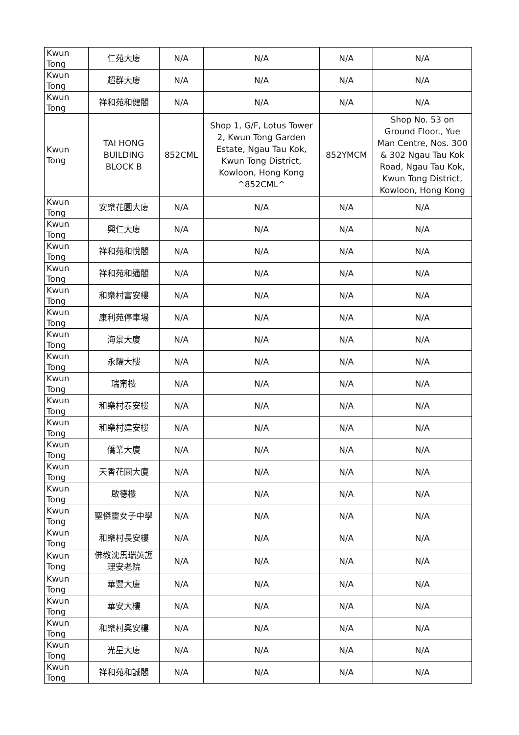| Kwun Tong | 仁苑大廈 | N/A | N/A | N/A | N/A |
| Kwun Tong | 超群大廈 | N/A | N/A | N/A | N/A |
| Kwun Tong | 祥和苑和健閣 | N/A | N/A | N/A | N/A |
| Kwun Tong | TAI HONG BUILDING BLOCK B | 852CML | Shop 1, G/F, Lotus Tower 2, Kwun Tong Garden Estate, Ngau Tau Kok, Kwun Tong District, Kowloon, Hong Kong ^852CML^ | 852YMCM | Shop No. 53 on Ground Floor., Yue Man Centre, Nos. 300 & 302 Ngau Tau Kok Road, Ngau Tau Kok, Kwun Tong District, Kowloon, Hong Kong |
| Kwun Tong | 安樂花園大廈 | N/A | N/A | N/A | N/A |
| Kwun Tong | 興仁大廈 | N/A | N/A | N/A | N/A |
| Kwun Tong | 祥和苑和悅閣 | N/A | N/A | N/A | N/A |
| Kwun Tong | 祥和苑和通閣 | N/A | N/A | N/A | N/A |
| Kwun Tong | 和樂村富安樓 | N/A | N/A | N/A | N/A |
| Kwun Tong | 康利苑停車場 | N/A | N/A | N/A | N/A |
| Kwun Tong | 海景大廈 | N/A | N/A | N/A | N/A |
| Kwun Tong | 永耀大樓 | N/A | N/A | N/A | N/A |
| Kwun Tong | 瑞甯樓 | N/A | N/A | N/A | N/A |
| Kwun Tong | 和樂村泰安樓 | N/A | N/A | N/A | N/A |
| Kwun Tong | 和樂村建安樓 | N/A | N/A | N/A | N/A |
| Kwun Tong | 僑業大廈 | N/A | N/A | N/A | N/A |
| Kwun Tong | 天香花園大廈 | N/A | N/A | N/A | N/A |
| Kwun Tong | 啟德樓 | N/A | N/A | N/A | N/A |
| Kwun Tong | 聖傑靈女子中學 | N/A | N/A | N/A | N/A |
| Kwun Tong | 和樂村長安樓 | N/A | N/A | N/A | N/A |
| Kwun Tong | 佛教沈馬瑞英護理安老院 | N/A | N/A | N/A | N/A |
| Kwun Tong | 華豐大廈 | N/A | N/A | N/A | N/A |
| Kwun Tong | 華安大樓 | N/A | N/A | N/A | N/A |
| Kwun Tong | 和樂村興安樓 | N/A | N/A | N/A | N/A |
| Kwun Tong | 光星大廈 | N/A | N/A | N/A | N/A |
| Kwun Tong | 祥和苑和誠閣 | N/A | N/A | N/A | N/A |